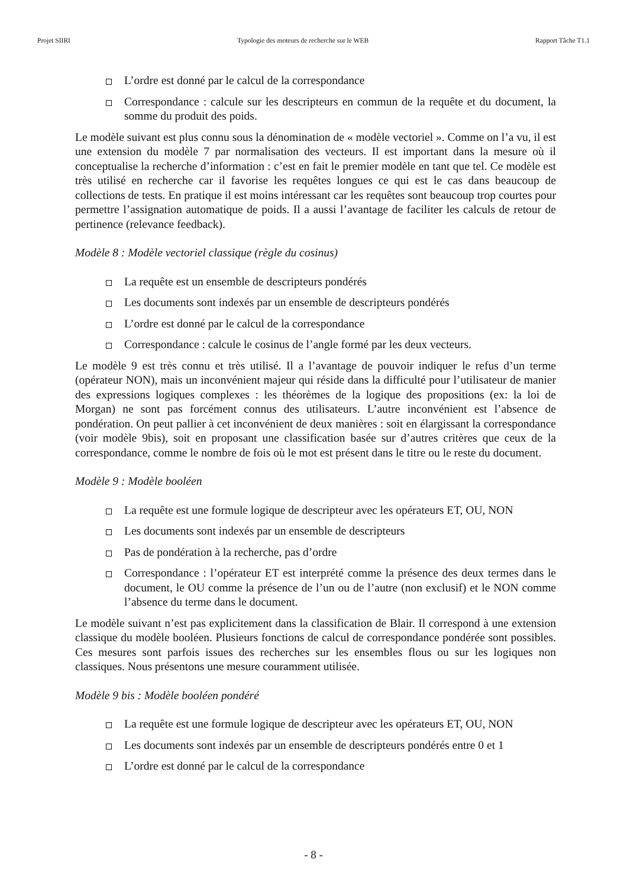Projet SIIRI Typologie des moteurs de recherche sur le WEB Rapport Tâche T1.1
L’ordre est donné par le calcul de la correspondance
Correspondance : calcule sur les descripteurs en commun de la requête et du document, la somme du produit des poids.
Le modèle suivant est plus connu sous la dénomination de « modèle vectoriel ». Comme on l’a vu, il est une extension du modèle 7 par normalisation des vecteurs. Il est important dans la mesure où il conceptualise la recherche d’information : c’est en fait le premier modèle en tant que tel. Ce modèle est très utilisé en recherche car il favorise les requêtes longues ce qui est le cas dans beaucoup de collections de tests. En pratique il est moins intéressant car les requêtes sont beaucoup trop courtes pour permettre l’assignation automatique de poids. Il a aussi l’avantage de faciliter les calculs de retour de pertinence (relevance feedback).
Modèle 8 : Modèle vectoriel classique (règle du cosinus)
La requête est un ensemble de descripteurs pondérés
Les documents sont indexés par un ensemble de descripteurs pondérés
L’ordre est donné par le calcul de la correspondance
Correspondance : calcule le cosinus de l’angle formé par les deux vecteurs.
Le modèle 9 est très connu et très utilisé. Il a l’avantage de pouvoir indiquer le refus d’un terme (opérateur NON), mais un inconvénient majeur qui réside dans la difficulté pour l’utilisateur de manier des expressions logiques complexes : les théorèmes de la logique des propositions (ex: la loi de Morgan) ne sont pas forcément connus des utilisateurs. L’autre inconvénient est l’absence de pondération. On peut pallier à cet inconvénient de deux manières : soit en élargissant la correspondance (voir modèle 9bis), soit en proposant une classification basée sur d’autres critères que ceux de la correspondance, comme le nombre de fois où le mot est présent dans le titre ou le reste du document.
Modèle 9 : Modèle booléen
La requête est une formule logique de descripteur avec les opérateurs ET, OU, NON
Les documents sont indexés par un ensemble de descripteurs
Pas de pondération à la recherche, pas d’ordre
Correspondance : l’opérateur ET est interprété comme la présence des deux termes dans le document, le OU comme la présence de l’un ou de l’autre (non exclusif) et le NON comme l’absence du terme dans le document.
Le modèle suivant n’est pas explicitement dans la classification de Blair. Il correspond à une extension classique du modèle booléen. Plusieurs fonctions de calcul de correspondance pondérée sont possibles. Ces mesures sont parfois issues des recherches sur les ensembles flous ou sur les logiques non classiques. Nous présentons une mesure couramment utilisée.
Modèle 9 bis : Modèle booléen pondéré
La requête est une formule logique de descripteur avec les opérateurs ET, OU, NON
Les documents sont indexés par un ensemble de descripteurs pondérés entre 0 et 1
L’ordre est donné par le calcul de la correspondance
- 8 -